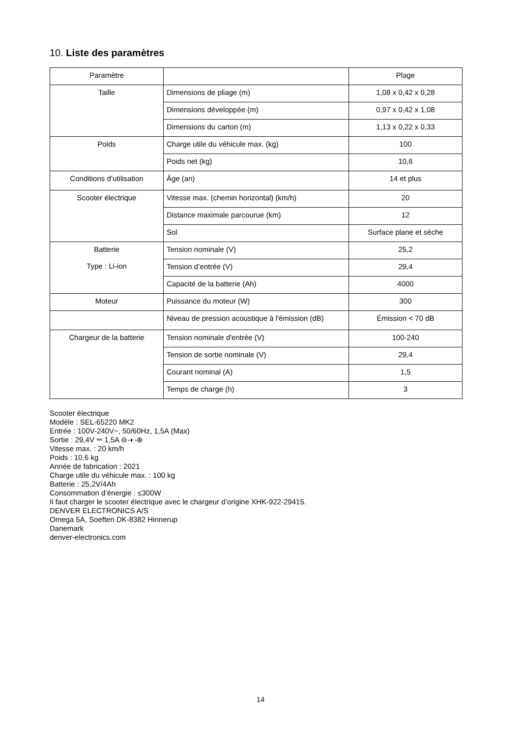10. Liste des paramètres
| Paramètre | | Plage |
| Taille | Dimensions de pliage (m) | 1,08 x 0,42 x 0,28 |
| | Dimensions développée (m) | 0,97 x 0,42 x 1,08 |
| | Dimensions du carton (m) | 1,13 x 0,22 x 0,33 |
| Poids | Charge utile du véhicule max. (kg) | 100 |
| | Poids net (kg) | 10,6 |
| Conditions d’utilisation | Âge (an) | 14 et plus |
| Scooter électrique | Vitesse max. (chemin horizontal) (km/h) | 20 |
| | Distance maximale parcourue (km) | 12 |
| | Sol | Surface plane et sèche |
| Batterie Type : Li-ion | Tension nominale (V) | 25,2 |
| | Tension d’entrée (V) | 29,4 |
| | Capacité de la batterie (Ah) | 4000 |
| Moteur | Puissance du moteur (W) | 300 |
| | Niveau de pression acoustique à l'émission (dB) | Émission < 70 dB |
| Chargeur de la batterie | Tension nominale d'entrée (V) | 100-240 |
| | Tension de sortie nominale (V) | 29,4 |
| | Courant nominal (A) | 1,5 |
| | Temps de charge (h) | 3 |
Scooter électrique
Modèle : SEL-65220 MK2
Entrée : 100V-240V~, 50/60Hz, 1,5A (Max)
Sortie : 29,4V ⎓ 1,5A ⊖-◐-⊕
Vitesse max. : 20 km/h
Poids : 10,6 kg
Année de fabrication : 2021
Charge utile du véhicule max. : 100 kg
Batterie : 25,2V/4Ah
Consommation d’énergie : ≤300W
Il faut charger le scooter électrique avec le chargeur d’origine XHK-922-29415.
DENVER ELECTRONICS A/S
Omega 5A, Soeften DK-8382 Hinnerup
Danemark
denver-electronics.com
14